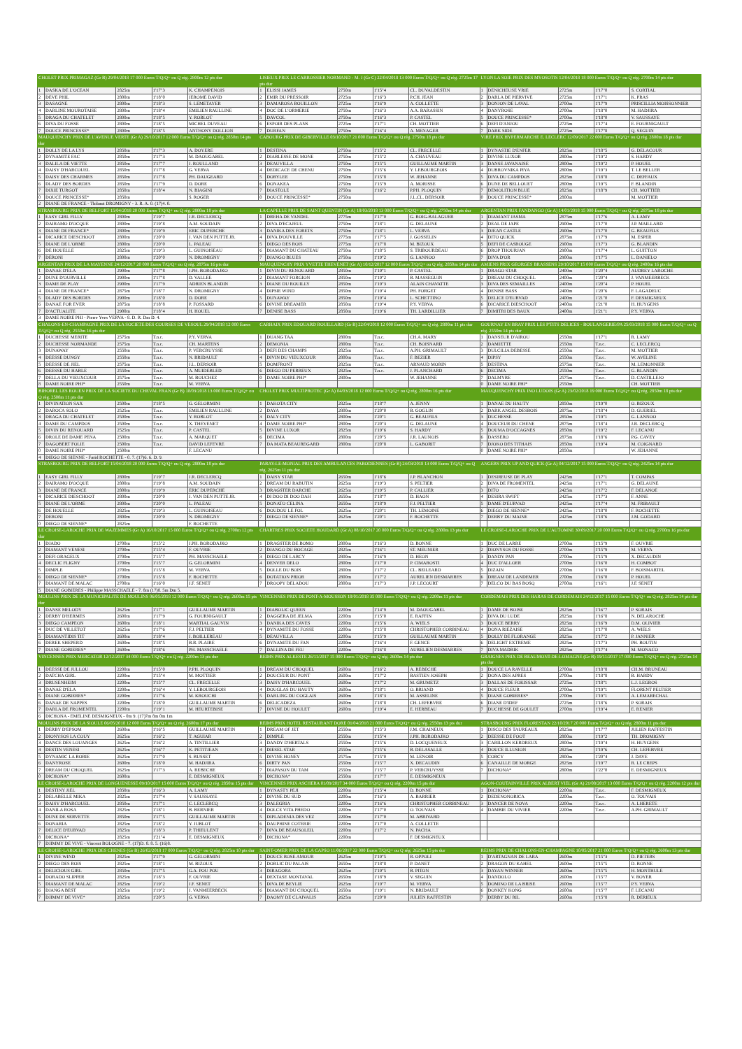| CHOLET PRIX PRIMAGAZ (Gr B) 29/04/2018 17 000 Euros T/Q/Q+ ou Q rég. 2800m 12 pts dur | | | | | LISIEUX PRIX LE CARROSSIER NORMAND - M. J (Gr C) 22/04/2018 13 000 Euros T/Q/Q+ ou Q rég. 2725m 17 pts dur | | | | | LYON LA SOIE PRIX DES MYOSOTIS 12/04/2018 18 000 Euros T/Q/Q+ ou Q rég. 2700m 14 pts dur | | | | |
| 1 | DASKA DE L'OCEAN | 2825m | 1'17"3 | K. CHAMPENOIS | 1 | ELISSI JAMES | 2750m | 1'15"4 | CL. DUVALDESTIN | 1 | DENICHEUSE VRIE | 2725m | 1'17"0 | S. CORTIAL |
| 2 | DEVE PHIL | 2800m | 1'18"0 | JEROME DAVID | 2 | EMIR DU PRESSOIR | 2725m | 1'16"3 | P.CH. JEAN | 2 | DARLA DE PIERVIVE | 2725m | 1'17"1 | K. PRAS |
| 3 | DASAGNE | 2800m | 1'18"3 | S. LEMETAYER | 3 | DAMAROSA BOUILLON | 2725m | 1'16"9 | A. COLLETTE | 3 | DONJON DE LAVAL | 2700m | 1'17"9 | PRISCILLIA MOISSONNIER |
| 4 | DARLINE MOUROTAISE | 2800m | 1'18"4 | EMILIEN RAULLINE | 4 | DOC DE L'ORMERIE | 2750m | 1'16"3 | A.A. BARASSIN | 4 | DANYROSE | 2700m | 1'18"0 | M. HADJIRA |
| 5 | DRAGA DU CHATELET | 2800m | 1'18"5 | Y. ROBLOT | 5 | DAVCOL | 2750m | 1'16"3 | P. CASTEL | 5 | DOUCE PRINCESSE* | 2700m | 1'18"0 | V. SAUSSAYE |
| 6 | DIVA DU FOSSE | 2800m | 1'18"5 | MICHEL DUVEAU | 6 | ESPOIR DES PLANS | 2725m | 1'17"1 | CH. MOTTIER | 6 | DEFI D'ANJOU | 2725m | 1'17"4 | E. FOURNIGAULT |
| 7 | DOUCE PRINCESSE* | 2800m | 1'18"5 | ANTHONY DOLLION | 7 | DURFAN | 2750m | 1'16"4 | A. MENAGER | 7 | DARK SIDE | 2725m | 1'17"8 | Q. SEGUIN |
| MAUQUENCHY PRIX DE L'AVENUE VERTE (Gr A) 29/10/2017 12 000 Euros T/Q/Q+ ou Q rég. 2850m 14 pts dur | | | | | CABOURG PRIX DE GIBERVILLE 03/10/2017 21 000 Euros T/Q/Q+ ou Q rég. 2750m 18 pts dur | | | | | VIRE PRIX HYPERMARCHE E. LECLERC 12/09/2017 22 000 Euros T/Q/Q+ ou Q rég. 2800m 18 pts dur | | | | |
| 1 | DOLLY DE LA LYS | 2850m | 1'17"3 | A. DOYERE | 1 | DESTINA | 2750m | 1'15"2 | CL. FRECELLE | 1 | DYNASTIE D'ENFER | 2825m | 1'18"5 | G. DELACOUR |
| 2 | DYNAMITE FAC | 2850m | 1'17"3 | M. DAOUGABEL | 2 | DIABLESSE DE MONE | 2750m | 1'15"2 | A. CHAUVEAU | 2 | DIVINE LUXOR | 2800m | 1'19"2 | S. HARDY |
| 3 | DALILA DE VIETTE | 2850m | 1'17"7 | J. ROULLAND | 3 | DEAUVILLA | 2750m | 1'15"5 | GUILLAUME MARTIN | 3 | DANSE JAVANAISE | 2800m | 1'19"2 | P. HOUEL |
| 4 | DAISY D'HARCOUEL | 2850m | 1'17"8 | G. VERVA | 4 | DEDICACE DE CHENU | 2750m | 1'15"6 | Y. LEBOURGEOIS | 4 | DUBROVNIKA PIYA | 2800m | 1'19"3 | T. LE BELLER |
| 5 | DAISY DES CHARMES | 2850m | 1'17"8 | PH. DAUGEARD | 5 | DORYLEE | 2750m | 1'15"8 | W. JEHANNE | 5 | DIVA DU CAMPDOS | 2825m | 1'18"8 | C. DEFFAUX |
| 6 | DLADY DES BORDES | 2850m | 1'17"9 | D. DORE | 6 | DONAKEA | 2750m | 1'15"9 | A. MORISSE | 6 | DUNE DE BELLOUET | 2800m | 1'19"5 | F. BLANDIN |
| 7 | DIXIE TURGOT | 2850m | 1'18"4 | N. BIAGINI | 7 | DIASTOLE | 2750m | 1'16"2 | P.PH. PLOQUIN | 7 | DEMOLITION BLUE | 2825m | 1'18"9 | CH. MOTTIER |
| 0 | DOUCE PRINCESSE* | 2850m | | S. ROGER | 0 | DOUCE PRINCESSE* | 2750m | | J.L.CL. DERSOIR | 0 | DOUCE PRINCESSE* | 2800m | | M. MOTTIER |
| 2 | DIANE DE FRANCE - Thibaut DROMIGNY - 3. R. A. 0. (17)4. 0. | | | | | | | | | | | | | |
| STRASBOURG PRIX DE BELFORT 15/04/2018 20 000 Euros T/Q/Q+ ou Q rég. 2800m 18 pts dur | | | | | LA CAPELLE PRIX DE SAINT QUENTIN (Gr A) 18/03/2018 13 000 Euros T/Q/Q+ ou Q rég. 2750m 14 pts dur | | | | | ARGENTAN PRIX FANDANGO (Gr A) 14/01/2018 15 000 Euros T/Q/Q+ ou Q rég. 2875m 18 pts dur | | | | |
| 1 | EASY GIRL FILLY | 2800m | 1'19"7 | J.R. DECLERCQ | 1 | DREHA DE VANDEL | 2775m | 1'17"0 | G. ROIG-BALAGUER | 1 | DIAMANT JASMA | 2875m | 1'17"6 | A. LAMY |
| 2 | DAIRAMO D'OCQUE | 2800m | 1'19"8 | A.M. SOUDAIN | 2 | DIVA D'ECAJEUL | 2750m | 1'18"1 | G. DELAUNE | 2 | DEAL DE JAPE | 2900m | 1'17"0 | J.P. MAILLARD |
| 3 | DIANE DE FRANCE* | 2800m | 1'19"9 | ERIC DUPERCHE | 3 | DANIKA DES FORETS | 2750m | 1'18"1 | L. VERVA | 3 | DJEAN CASTLE | 2900m | 1'17"0 | G. BEAUFILS |
| 4 | DICARICE DIESCHOOT | 2800m | 1'20"0 | J. VAN DEN PUTTE JR. | 4 | DIVA D'OUVILLE | 2775m | 1'17"5 | J. GOSSELIN | 4 | DITO QUICK | 2875m | 1'17"9 | M. ESPER |
| 5 | DIANE DE L'ORME | 2800m | 1'20"0 | L. PALEAU | 5 | DIEGO DES ROIS | 2775m | 1'17"8 | M. BIZOUX | 5 | DEFI DE CASROUGE | 2900m | 1'17"3 | G. BLANDIN |
| 6 | DE HOUELLE | 2825m | 1'19"3 | L. GUINOISEAU | 6 | DIAMANT DU CHATEAU | 2750m | 1'18"5 | S. TRIBOURDEAU | 6 | DROP THOURJAN | 2900m | 1'17"4 | L. GUITTON |
| 7 | DERONI | 2800m | 1'20"0 | N. DROMIGNY | 7 | DJANGO BLUES | 2750m | 1'19"2 | G. LANNOO | 7 | DIVA D'OR | 2900m | 1'17"5 | L. DANIELO |
| ARGENTAN PRIX DE LA MAYENNE 24/12/2017 20 000 Euros T/Q/Q+ ou Q rég. 2875m 16 pts dur | | | | | MAUQUENCHY PRIX YVETTE THEVENET (Gr A) 10/12/2017 12 000 Euros T/Q/Q+ ou Q rég. 2850m 14 pts dur | | | | | AMIENS PRIX GEORGES BRASSENS 29/10/2017 15 000 Euros T/Q/Q+ ou Q rég. 2400m 16 pts dur | | | | |
| 1 | DANAE D'ELA | 2900m | 1'17"8 | J.PH. BORODAJKO | 1 | DIVIN DU RENOUARD | 2850m | 1'19"1 | P. CASTEL | 1 | DRAGO STAR | 2400m | 1'20"4 | AUDREY LAROCHE |
| 2 | DUNE D'OURVILLE | 2900m | 1'17"8 | D. VALLEE | 2 | DIAMANT FORGION | 2850m | 1'19"2 | B. MASSEGUIN | 2 | DREAM DU CHOQUEL | 2400m | 1'20"4 | J. VANMEERBECK |
| 3 | DAME DE PLAY | 2900m | 1'17"9 | ADRIEN BLANDIN | 3 | DIANE DU ROUILLY | 2850m | 1'19"3 | ALAIN CHAVATTE | 3 | DIVA DES SEMAILLES | 2400m | 1'20"4 | P. HOUEL |
| 4 | DIANE DE FRANCE* | 2875m | 1'18"7 | N. DROMIGNY | 4 | DIPSIE WIND | 2850m | 1'19"4 | PH. FORGET | 4 | DENISE BASS | 2400m | 1'20"6 | F. LAGADEUC |
| 5 | DLADY DES BORDES | 2900m | 1'18"0 | D. DORE | 5 | DUNAWAY | 2850m | 1'19"4 | L. SCHETTINO | 5 | DELICE D'EURVAD | 2400m | 1'21"0 | F. DESMIGNEUX |
| 6 | DANAE FOR EVER | 2875m | 1'18"8 | P. FOSSARD | 6 | DIVINE DREAMER | 2850m | 1'19"4 | P.Y. VERVA | 6 | DICARICE DIESCHOOT | 2400m | 1'21"0 | H. HUYGENS |
| 7 | D'ACTUALITE | 2900m | 1'18"4 | H. HOUEL | 7 | DENISE BASS | 2850m | 1'19"6 | TH. LARDILLIER | 7 | DIMITRI DES BAUX | 2400m | 1'21"1 | P.Y. VERVA |
| 3 | DAME NOIRE PHI - Pierre Yves VERVA - 8. D. R. Dm D. 4. | | | | | | | | | | | | | |
| CHALONS-EN-CHAMPAGNE PRIX DE LA SOCIETE DES COURSES DE VESOUL 29/04/2018 12 000 Euros T/Q/Q+ ou Q rég. 2550m 16 pts dur | | | | | CARHAIX PRIX EDOUARD ROUILLARD (Gr B) 22/04/2018 12 000 Euros T/Q/Q+ ou Q rég. 2800m 11 pts dur | | | | | GOURNAY EN BRAY PRIX LES P'TITS DELICES - BOULANGERIE/PA 25/03/2018 15 000 Euros T/Q/Q+ ou Q rég. 2550m 14 pts dur | | | | |
| 1 | DUCHESSE MERITE | 2575m | T.n.c. | P.Y. VERVA | 1 | DUANG TAA | 2800m | T.n.c. | CH.A. MARY | 1 | DANSEUR D'AIROU | 2550m | 1'17"1 | R. LAMY |
| 2 | DUCHESSE NORMANDE | 2575m | T.n.c. | CH. MARTENS | 2 | DEMONIA | 2800m | T.n.c. | CH. BOISNARD | 2 | DAMIETTE | 2550m | T.n.c. | C. LECLERCQ |
| 3 | DUNAWAY | 2550m | T.n.c. | P. VERCRUYSSE | 3 | DEFI DES CHAMPS | 2825m | T.n.c. | A.PH. GRIMAULT | 3 | DULCILIA DEBESSE | 2550m | T.n.c. | M. MOTTIER |
| 4 | DEESSE DUNGY | 2550m | T.n.c. | N. BRIDAULT | 4 | DIVIN DU VIEUXCOUR | 2800m | T.n.c. | F. BEZIER | 4 | DIPSY | 2550m | T.n.c. | W. AVELINE |
| 5 | DEESSE DE JIEL | 2575m | T.n.c. | J.L. DERSOIR | 5 | DOMFRONT | 2825m | T.n.c. | ARNAUD MORIN | 5 | DESTINA | 2575m | T.n.c. | M. LEMONNIER |
| 6 | DEESSE DU HABLE | 2550m | T.n.c. | A. MUIDEBLED | 6 | DIEGO DU PERREUX | 2825m | T.n.c. | J. PLANCHARD | 6 | DECIMA | 2550m | T.n.c. | G. BLANDIN |
| 7 | DELLA DU VIEUXCOUR | 2575m | T.n.c. | M. BOUCHEZ | 0 | DAME NOIRE PHI* | 2800m | | W. JEHANNE | 7 | DALMYRE | 2575m | T.n.c. | D. CASTILLEJO |
| 8 | DAME NOIRE PHI* | 2550m | T.n.c. | M. VERVA | | | | | | 0 | DAME NOIRE PHI* | 2550m | | CH. MOTTIER |
| BIHOREL LES ROUEN PRIX DE LA SOCIETE DU CHEVAL FRAN (Gr B) 18/03/2018 13 000 Euros T/Q/Q+ ou Q rég. 2500m 11 pts dur | | | | | CHOLET PRIX MULTIPROTEC (Gr A) 04/03/2018 12 000 Euros T/Q/Q+ ou Q rég. 2800m 16 pts dur | | | | | MAUQUENCHY PRIX INO LUDOIS (Gr A) 23/02/2018 19 000 Euros T/Q/Q+ ou Q rég. 2850m 18 pts dur | | | | |
| 1 | DIVINATION SAX | 2500m | 1'18"5 | G. GELORMINI | 1 | DAKOTA CITY | 2825m | 1'18"7 | A. JENNY | 1 | DANAE DU HAUTY | 2850m | 1'19"0 | O. BIZOUX |
| 2 | DAROCA SOLO | 2525m | T.n.c. | EMILIEN RAULLINE | 2 | DAYA | 2800m | 1'20"0 | B. GOGLIN | 2 | DARK ANGEL DESBOIS | 2875m | 1'18"4 | D. GUERIEL |
| 3 | DRAGA DU CHATELET | 2500m | T.n.c. | Y. ROBLOT | 3 | DALY CITY | 2800m | 1'20"1 | G. BEAUFILS | 3 | DUCHESSE | 2850m | 1'19"1 | G. LANNOO |
| 4 | DAME DU CAMPDOS | 2500m | T.n.c. | X. THEVENET | 4 | DAME NOIRE PHI* | 2800m | 1'20"3 | G. DELAUNE | 4 | DOUCEUR DU CHENE | 2875m | 1'18"4 | J.R. DECLERCQ |
| 5 | DIVIN DU RENOUARD | 2525m | T.n.c. | P. CASTEL | 5 | DIVINE LUXOR | 2825m | 1'19"6 | S. HARDY | 5 | DOUMA D'OCCAGNES | 2850m | 1'19"2 | F. LECANU |
| 6 | DROLE DE DAME PENA | 2500m | T.n.c. | A. MARQUET | 6 | DECIMA | 2800m | 1'20"5 | J.R. LAUNOIS | 6 | DASSERO | 2875m | 1'18"6 | P.G. CAVEY |
| 7 | DAGOBERT FOLIE | 2500m | T.n.c. | DAVID LEFEVRE | 7 | DA MATA BEAUREGARD | 2800m | 1'20"8 | L. GABORIT | 7 | DJOKO DES TITHAIS | 2850m | 1'19"4 | M. COIGNARD |
| 0 | DAME NOIRE PHI* | 2500m | | F. LECANU | | | | | | 0 | DAME NOIRE PHI* | 2850m | | W. JEHANNE |
| 4 | DIEGO DE SIENNE - Farid ROCHETTE - 0. 7. (17)6. 6. D. 9. | | | | | | | | | | | | | |
| STRASBOURG PRIX DE BELFORT 15/04/2018 20 000 Euros T/Q/Q+ ou Q rég. 2800m 18 pts dur | | | | | PARAY-LE-MONIAL PRIX DES AMBULANCES PARODIENNES (Gr B) 24/03/2018 13 000 Euros T/Q/Q+ ou Q rég. 2625m 11 pts dur | | | | | ANGERS PRIX UP AND QUICK (Gr A) 04/12/2017 15 000 Euros T/Q/Q+ ou Q rég. 2425m 14 pts dur | | | | |
| 1 | EASY GIRL FILLY | 2800m | 1'19"7 | J.R. DECLERCQ | 1 | DAISY STAR | 2650m | 1'18"6 | J.P. BLANCHON | 1 | DESIREUSE DE PLAY | 2425m | 1'17"1 | T. COMPAS |
| 2 | DAIRAMO D'OCQUE | 2800m | 1'19"8 | A.M. SOUDAIN | 2 | DREAM DU RABUTIN | 2625m | 1'19"3 | S. PELTIER | 2 | DIVA DE FROMENTEL | 2425m | 1'17"1 | G. DELAUNE |
| 3 | DIANE DE FRANCE | 2800m | 1'19"9 | ERIC DUPERCHE | 3 | DRAGSTER DARCHE | 2625m | 1'19"5 | P. CALLIER | 3 | DITO | 2425m | 1'17"2 | F. DELANOE |
| 4 | DICARICE DIESCHOOT | 2800m | 1'20"0 | J. VAN DEN PUTTE JR. | 4 | DI DOO DI DOO DAH | 2650m | 1'18"7 | D. HAON | 4 | DESIRA SWIFT | 2425m | 1'17"3 | F. ANNE |
| 5 | DIANE DE L'ORME | 2800m | 1'20"0 | L. PALEAU | 5 | DONATO CELINA | 2650m | 1'18"9 | F.J. PELTIER | 5 | DAME D'EURVAD | 2425m | 1'17"4 | M. FRIBAULT |
| 6 | DE HOUELLE | 2825m | 1'19"3 | L. GUINOISEAU | 6 | DOUDOU LE FOL | 2625m | 1'20"1 | TH. LEMOINE | 6 | DIEGO DE SIENNE* | 2425m | 1'18"0 | F. ROCHETTE |
| 7 | DERONI | 2800m | 1'20"0 | N. DROMIGNY | 7 | DIEGO DE SIENNE* | 2625m | 1'20"1 | F. ROCHETTE | 7 | DERBY DU MAINE | 2425m | 1'18"6 | J.M. GODARD |
| 0 | DIEGO DE SIENNE* | 2825m | | F. ROCHETTE | | | | | | | | | | |
| LE CROISE-LAROCHE PRIX DE WAZEMMES (Gr A) 16/10/2017 15 000 Euros T/Q/Q+ ou Q rég. 2700m 12 pts dur | | | | | CHARTRES PRIX SOCIETE HOUDARD (Gr A) 08/10/2017 20 000 Euros T/Q/Q+ ou Q rég. 2800m 13 pts dur | | | | | LE CROISE-LAROCHE PRIX DE L'AUTOMNE 30/09/2017 20 000 Euros T/Q/Q+ ou Q rég. 2700m 16 pts dur | | | | |
| 1 | DJADO | 2700m | 1'15"2 | J.PH. BORODAJKO | 1 | DRAGSTER DE BOMO | 2800m | 1'16"3 | D. BONNE | 1 | DUC DE LARRE | 2700m | 1'15"9 | F. OUVRIE |
| 2 | DIAMANT VENESI | 2700m | 1'15"4 | F. OUVRIE | 2 | DJANGO DU BOCAGE | 2825m | 1'16"1 | ST. MEUNIER | 2 | DIONYSOS DU FOSSE | 2700m | 1'15"9 | M. VERVA |
| 3 | DEFI ORAGEUX | 2700m | 1'15"7 | PH. MASSCHAELE | 3 | DIEGO DE LARCY | 2800m | 1'16"9 | D. HEON | 3 | DANDY PAN | 2700m | 1'15"9 | X. DECAUDIN |
| 4 | DECLIC FLIGNY | 2700m | 1'15"7 | G. GELORMINI | 4 | DENVER DELO | 2800m | 1'17"0 | P. CIMAROSTI | 4 | DUC D'ALLOER | 2700m | 1'16"0 | H. COMBOT |
| 5 | DIMPLE | 2700m | 1'15"8 | M. VERVA | 5 | DOLLE DU BOIS | 2800m | 1'17"2 | CL. BEILEARD | 5 | DIZAIN | 2700m | 1'16"0 | F. BOISMARTEL |
| 6 | DIEGO DE SIENNE* | 2700m | 1'15"8 | F. ROCHETTE | 6 | DOTATION PRIOR | 2800m | 1'17"2 | AURELIEN DESMARRES | 6 | DREAM DE LANDEMER | 2700m | 1'16"0 | P. HOUEL |
| 7 | DIAMANT DE MALAC | 2700m | 1'16"0 | J.F. SENET | 7 | DROOPY DELADOU | 2800m | 1'17"3 | J.P. LECOURT | 7 | DELCO DU BAS BOSQ | 2700m | 1'16"1 | J.F. SENET |
| 5 | DIANE GOBIERES - Philippe MASSCHAELE - 7. 8m (17)8. 5m Dm 5. | | | | | | | | | | | | | |
| MOULINS PRIX DE LA MUNICIPALITE DE MOULINS 06/05/2018 12 000 Euros T/Q/Q+ ou Q rég. 2600m 15 pts dur | | | | | VINCENNES PRIX DE PONT-A-MOUSSON 18/01/2018 35 000 Euros T/Q/Q+ ou Q rég. 2200m 11 pts dur | | | | | CORDEMAIS PRIX DES HARAS DE CORDEMAIS 24/12/2017 15 000 Euros T/Q/Q+ ou Q rég. 2825m 14 pts dur | | | | |
| 1 | DANSE MELODY | 2625m | 1'17"1 | GUILLAUME MARTIN | 1 | DIABOLIC QUEEN | 2200m | 1'14"9 | M. DAOUGABEL | 1 | DAME DE BOISE | 2825m | 1'16"7 | P. SORAIS |
| 2 | DERBY D'HERMES | 2600m | 1'17"9 | G. FOURNIGAULT | 2 | DAGGERA DE JELMA | 2200m | 1'15"0 | E. RAFFIN | 2 | DIVA DU LUDE | 2825m | 1'16"8 | N. DELAROCHE |
| 3 | DIEGO CAMPEON | 2600m | 1'18"1 | MARTIAL GAUVIN | 3 | DANIKA DES CAVES | 2200m | 1'15"6 | A. WIELS | 3 | DOUCE BERRY | 2825m | 1'16"9 | D.M. OLIVIER |
| 4 | DUC DE VILLETOT | 2625m | 1'17"6 | F.J. PELTIER | 4 | DYNAMITE DU FOSSE | 2200m | 1'15"8 | CHRISTOPHER CORBINEAU | 4 | DONA RIEZAISE | 2825m | 1'17"0 | A. WIELS |
| 5 | DIAMANTIDIS TIT | 2600m | 1'18"4 | J. BOILLEREAU | 5 | DEAUVILLA | 2200m | 1'15"9 | GUILLAUME MARTIN | 5 | DOLLY DE FLORANGE | 2825m | 1'17"2 | P. JANNIER |
| 6 | DEREK SHEPERD | 2600m | 1'18"5 | B.R. PLAIRE | 6 | DYNAMITE DU FAN | 2200m | 1'16"4 | F. GENCE | 6 | DELIGHT EXTREME | 2825m | 1'17"3 | PH. BOUTIN |
| 7 | DIANE GOBIERES* | 2600m | 1'18"6 | PH. MASSCHAELE | 7 | DALLINA DE FEU | 2200m | 1'16"8 | AURELIEN DESMARRES | 7 | DIVA MADRIK | 2825m | 1'17"4 | M. MONACO |
| VINCENNES PRIX MERCATOR 12/12/2017 34 000 Euros T/Q/Q+ ou Q rég. 2200m 13 pts dur | | | | | REIMS PRIX ALKESTE 26/11/2017 15 000 Euros T/Q/Q+ ou Q rég. 2600m 14 pts dur | | | | | GRAIGNES PRIX DE BEAUMONT-DE-LOMAGNE (Gr B) 19/11/2017 17 000 Euros T/Q/Q+ ou Q rég. 2725m 14 pts dur | | | | |
| 1 | DEESSE DE JULLOU | 2200m | 1'15"0 | P.PH. PLOQUIN | 1 | DREAM DU CHOQUEL | 2600m | 1'16"2 | A. REBECHE | 1 | DOUCE LA RAVELLE | 2700m | 1'18"8 | CH.M. BRUNEAU |
| 2 | DATCHA GIRL | 2200m | 1'15"4 | M. MOTTIER | 2 | DOUCEUR DU PONT | 2600m | 1'17"2 | BASTIEN JOSEPH | 2 | DONA DES APRES | 2700m | 1'18"8 | B. HARDY |
| 3 | DRUSENHEIM | 2200m | 1'15"7 | CL. FRECELLE | 3 | DAISY D'HARCOUEL | 2600m | 1'17"2 | M. GRUMETZ | 3 | DALLAS DE FOKISSAR | 2725m | 1'18"1 | L.J. LEGROS |
| 4 | DANAE D'ELA | 2200m | 1'16"4 | Y. LEBOURGEOIS | 4 | DOUGLAS DU HAUTY | 2600m | 1'18"1 | O. BRIAND | 4 | DOUCE FLEUR | 2700m | 1'19"1 | FLORENT PELTIER |
| 5 | DIANE GOBIERES* | 2200m | 1'17"6 | M. KROUCHI | 5 | DARLING DU COGLAIS | 2600m | 1'18"3 | M. ASSELINE | 5 | DIANE GOBIERES* | 2700m | 1'19"1 | A. LEMARECHAL |
| 6 | DANAE DE NAPPES | 2200m | 1'18"0 | GUILLAUME MARTIN | 6 | DELICADEZA | 2600m | 1'18"8 | CH. LEFEBVRE | 6 | DIANE D'IDEF | 2725m | 1'18"6 | P. SORAIS |
| 7 | DARLA DE FROMENTEL | 2200m | 1'19"1 | M. HEURTEBISE | 7 | DIVINE DU HOULET | 2600m | 1'19"4 | E. HERBEAU | 7 | DUCHESSE DE GOULET | 2700m | 1'19"4 | E. RENIER |
| 6 | DICHONA - EMELINE DESMIGNEUX - 0m 9. (17)7m 8m 0m 1m | | | | | | | | | | | | | |
| MOULINS PRIX DE LA SIOULE 06/05/2018 12 000 Euros T/Q/Q+ ou Q rég. 2600m 17 pts dur | | | | | REIMS PRIX HOTEL RESTAURANT DORE 01/04/2018 21 000 Euros T/Q/Q+ ou Q rég. 2550m 13 pts dur | | | | | STRASBOURG PRIX FLORESTAN 22/10/2017 20 000 Euros T/Q/Q+ ou Q rég. 2800m 11 pts dur | | | | |
| 1 | DERBY D'EPSOM | 2600m | 1'16"5 | GUILLAUME MARTIN | 1 | DREAM OF JET | 2550m | 1'15"3 | J.M. CHAINEUX | 1 | DISCO DES TAUREAUX | 2825m | 1'17"7 | JULIEN RAFFESTIN |
| 2 | DIONYSOS LA COUY | 2625m | 1'16"2 | T. AGUIAR | 2 | DIMPLE | 2550m | 1'15"4 | J.PH. BORODAJKO | 2 | DEESSE DE FOOT | 2800m | 1'19"2 | TH. DROMIGNY |
| 3 | DANCE DES LOUANGES | 2625m | 1'16"2 | A. TINTILLIER | 3 | DANDY D'HERTALS | 2550m | 1'15"6 | D. LOCQUENEUX | 3 | CARILLON KERDREUX | 2800m | 1'19"4 | H. HUYGENS |
| 4 | DESTIN VENESI | 2625m | 1'16"7 | K. PETITJEAN | 4 | DIESEL STAR | 2550m | 1'15"6 | B. DELASALLE | 4 | DOUCE ILLUSION | 2825m | 1'19"6 | CH. LEFEBVRE |
| 5 | DYNAMIC LA BORIE | 2625m | 1'17"0 | S. BUSSET | 5 | DIVINE HONEY | 2575m | 1'15"0 | M. LENOIR | 5 | CORCY | 2800m | 1'20"4 | J. DAVE |
| 6 | DANYROSE | 2600m | 1'18"0 | M. HADJIRA | 6 | DIRTY PAN | 2550m | 1'15"7 | X. DECAUDIN | 6 | CANAILLE DE MORGE | 2825m | 1'19"7 | R. LE CREPS |
| 7 | DREAM DU CHOQUEL | 2625m | 1'17"3 | A. REBECHE | 7 | DIAPASON DU TAM | 2550m | 1'15"7 | P. VERCRUYSSE | 7 | DICHONA* | 2800m | 1'22"0 | E. DESMIGNEUX |
| 0 | DICHONA* | 2600m | | E. DESMIGNEUX | 9 | DICHONA* | 2550m | 1'17"7 | E. DESMIGNEUX | | | | | |
| LE CROISE-LAROCHE PRIX DE LONGUENESSE 09/10/2017 15 000 Euros T/Q/Q+ ou Q rég. 2850m 15 pts dur | | | | | VINCENNES PRIX ASCHERA 01/09/2017 34 000 Euros T/Q/Q+ ou Q rég. 2200m 15 pts dur | | | | | AGON-COUTAINVILLE PRIX ALBERT VIEL (Gr A) 21/08/2017 13 000 Euros T/Q/Q+ ou Q rég. 2200m 12 pts dur | | | | |
| 1 | DESTINY JIEL | 2850m | 1'16"3 | A. LAMY | 1 | DYNASTY PEJI | 2200m | 1'15"4 | D. BONNE | 1 | DICHONA* | 2200m | T.n.c. | F. DESMIGNEUX |
| 2 | DELABELLE MIKA | 2825m | 1'17"4 | V. SAUSSAYE | 2 | DIVINE DU SUD | 2200m | 1'16"3 | A. BARRIER | 2 | DEDENONORICA | 2200m | T.n.c. | O. TOUVAIS |
| 3 | DAISY D'HARCOUEL | 2850m | 1'17"1 | C. LECLERCQ | 3 | DALEGRIA | 2200m | 1'16"6 | CHRISTOPHER CORBINEAU | 3 | DANCER DE NOVA | 2200m | T.n.c. | A. LHERETE |
| 4 | DANILA ROSA | 2825m | 1'18"1 | B. BERNIER | 4 | DOLCE VITA PHEDO | 2200m | 1'17"0 | O. TOUVAIS | 4 | DAMBIE DU VIVIER | 2200m | T.n.c. | A.PH. GRIMAULT |
| 5 | DUNE DE SERVETTE | 2850m | 1'17"5 | GUILLAUME MARTIN | 5 | DIPLADENIA DES VEZ | 2200m | 1'17"0 | M. ABRIVARD | | | | | |
| 6 | DONARIA | 2825m | 1'18"2 | Y. JUBLOT | 6 | DAUPHINE COTERIE | 2200m | 1'17"0 | A. COLLETTE | | | | | |
| 7 | DELICE D'EURVAD | 2825m | 1'18"3 | P. THIEULENT | 7 | DIVA DE BEAUSOLEIL | 2200m | 1'17"2 | N. PACHA | | | | | |
| 8 | DICHONA* | 2825m | 1'21"4 | E. DESMIGNEUX | 0 | DICHONA* | 2200m | | F. DESMIGNEUX | | | | | |
| 7 | DJIMMY DE VIVE - Vincent BOLOGNE - 7. (17)D. 8. 8. 5. (16)8. | | | | | | | | | | | | | |
| LE CROISE-LAROCHE PRIX DES CHENES (Gr B) 26/02/2018 17 000 Euros T/Q/Q+ ou Q rég. 2825m 10 pts dur | | | | | SAINT-OMER PRIX DE LA CAPSO 11/06/2017 22 000 Euros T/Q/Q+ ou Q rég. 2625m 15 pts dur | | | | | REIMS PRIX DE CHALONS-EN-CHAMPAGNE 10/05/2017 21 000 Euros T/Q/Q+ ou Q rég. 2600m 13 pts dur | | | | |
| 1 | DIVINE WIND | 2825m | 1'17"9 | G. GELORMINI | 1 | DOUCE ROSE AMOUR | 2625m | 1'19"5 | R. OPPOLI | 1 | D'ARTAGNAN DE LARA | 2600m | 1'15"3 | D. PIETERS |
| 2 | DIEGO DES ROIS | 2825m | 1'18"1 | M. BIZOUX | 2 | DORLIC DU PALAIS | 2650m | 1'18"8 | P. DANET | 2 | DRAGON DU KAHEL | 2600m | 1'15"5 | D. BONNE |
| 3 | DELICIOUS GIRL | 2850m | 1'17"5 | G.A. POU POU | 3 | DIRAGORA | 2625m | 1'19"5 | B. PITON | 3 | DAYAN WINNER | 2600m | 1'15"5 | H. MONTHULE |
| 4 | DORADO SLIPPER | 2825m | 1'18"3 | F. OUVRIE | 4 | DEXTASE MONTAVAL | 2650m | 1'18"9 | V. SEGUIN | 4 | DANDOLO | 2600m | 1'15"7 | V. ROYER |
| 5 | DIAMANT DE MALAC | 2825m | 1'19"2 | J.F. SENET | 5 | DIVA DE BEYLIE | 2625m | 1'19"7 | M. VERVA | 5 | DOMINO DE LA BRISE | 2600m | 1'15"7 | P.Y. VERVA |
| 6 | DJANGA BEST | 2825m | 1'19"2 | J. VANMEERBECK | 6 | DIAMANT DU CHOQUEL | 2650m | 1'19"1 | N. BRIDAULT | 6 | DONKEY KONG | 2600m | 1'15"7 | F. LECANU |
| 7 | DJIMMY DE VIVE* | 2825m | 1'20"5 | G. VERVA | 7 | DAOMY DE CLAIVALIS | 2625m | 1'20"0 | JULIEN RAFFESTIN | 7 | DERBY DU RIL | 2600m | 1'15"8 | R. DERIEUX |